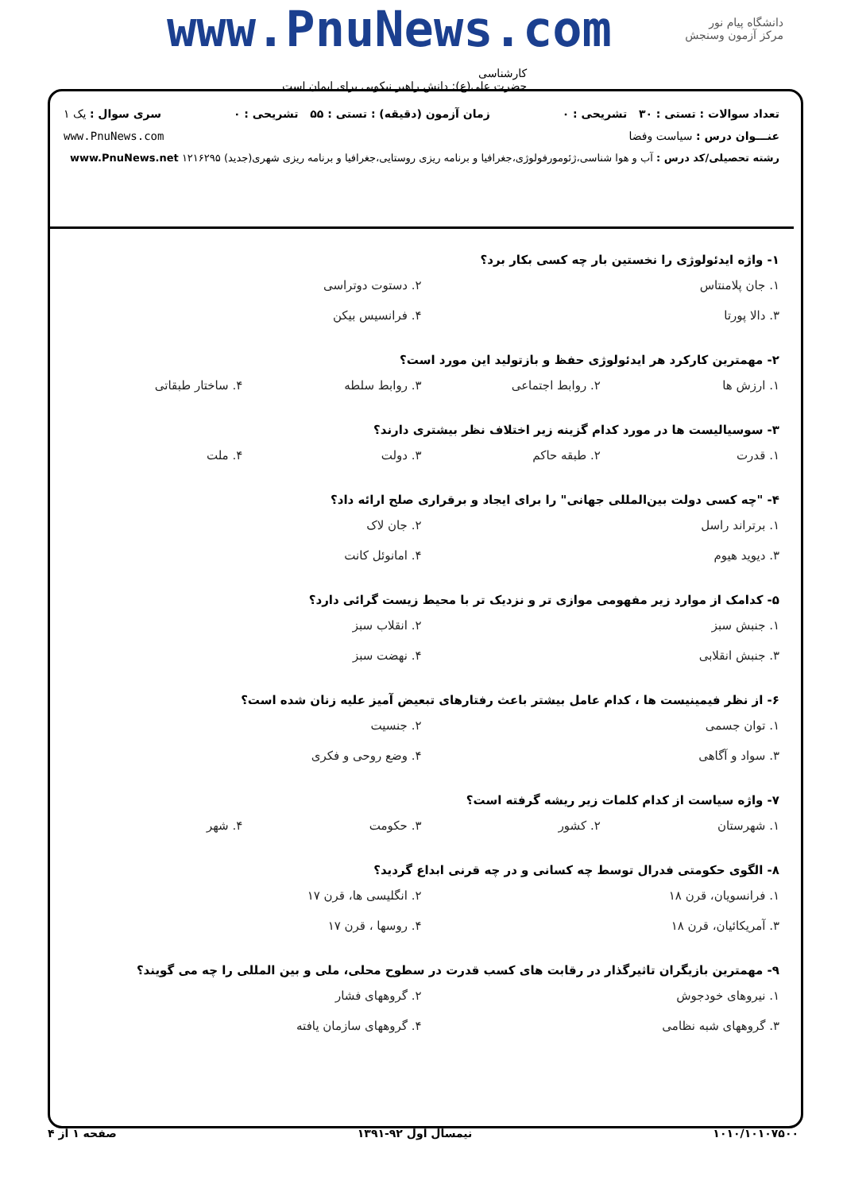www.PnuNews.com
کارشناسی
حضرت علی(ع): دانش راهبر نیکویی برای ایمان است
دانشگاه پیام نور
مرکز آزمون وسنجش
تعداد سوالات : تستی : ۳۰ تشریحی : ۰ زمان آزمون (دقیقه) : تستی : ۵۵ تشریحی : ۰ سری سوال : یک ۱
عنـــوان درس : سیاست وفضا www.PnuNews.com
رشته تحصیلی/کد درس : آب و هوا شناسی،ژئومورفولوژی،جغرافیا و برنامه ریزی روستایی،جغرافیا و برنامه ریزی شهری(جدید) ۱۲۱۶۲۹۵ www.PnuNews.net
۱- واژه ایدئولوژی را نخستین بار چه کسی بکار برد؟
۱. جان پلامنتاس ۲. دستوت دوتراسی ۳. دالا پورتا ۴. فرانسیس بیکن
۲- مهمترین کارکرد هر ایدئولوژی حفظ و بازتولید این مورد است؟
۱. ارزش ها ۲. روابط اجتماعی ۳. روابط سلطه ۴. ساختار طبقاتی
۳- سوسیالیست ها در مورد کدام گزینه زیر اختلاف نظر بیشتری دارند؟
۱. قدرت ۲. طبقه حاکم ۳. دولت ۴. ملت
۴- "چه کسی دولت بین‌المللی جهانی" را برای ایجاد و برقراری صلح ارائه داد؟
۱. برتراند راسل ۲. جان لاک ۳. دیوید هیوم ۴. امانوئل کانت
۵- کدامک از موارد زیر مفهومی موازی تر و نزدیک تر با محیط زیست گرائی دارد؟
۱. جنبش سبز ۲. انقلاب سبز ۳. جنبش انقلابی ۴. نهضت سبز
۶- از نظر فیمینیست ها ، کدام عامل بیشتر باعث رفتارهای تبعیض آمیز علیه زنان شده است؟
۱. توان جسمی ۲. جنسیت ۳. سواد و آگاهی ۴. وضع روحی و فکری
۷- واژه سیاست از کدام کلمات زیر ریشه گرفته است؟
۱. شهرستان ۲. کشور ۳. حکومت ۴. شهر
۸- الگوی حکومتی فدرال توسط چه کسانی و در چه قرنی ابداع گردید؟
۱. فرانسویان، قرن ۱۸ ۲. انگلیسی ها، قرن ۱۷ ۳. آمریکائیان، قرن ۱۸ ۴. روسها ، قرن ۱۷
۹- مهمترین بازیگران تاثیرگذار در رقابت های کسب قدرت در سطوح محلی، ملی و بین المللی را چه می گویند؟
۱. نیروهای خودجوش ۲. گروههای فشار ۳. گروههای شبه نظامی ۴. گروههای سازمان یافته
۱۰۱۰/۱۰۱۰۷۵۰۰ نیمسال اول ۹۲-۱۳۹۱ صفحه ۱ از ۴